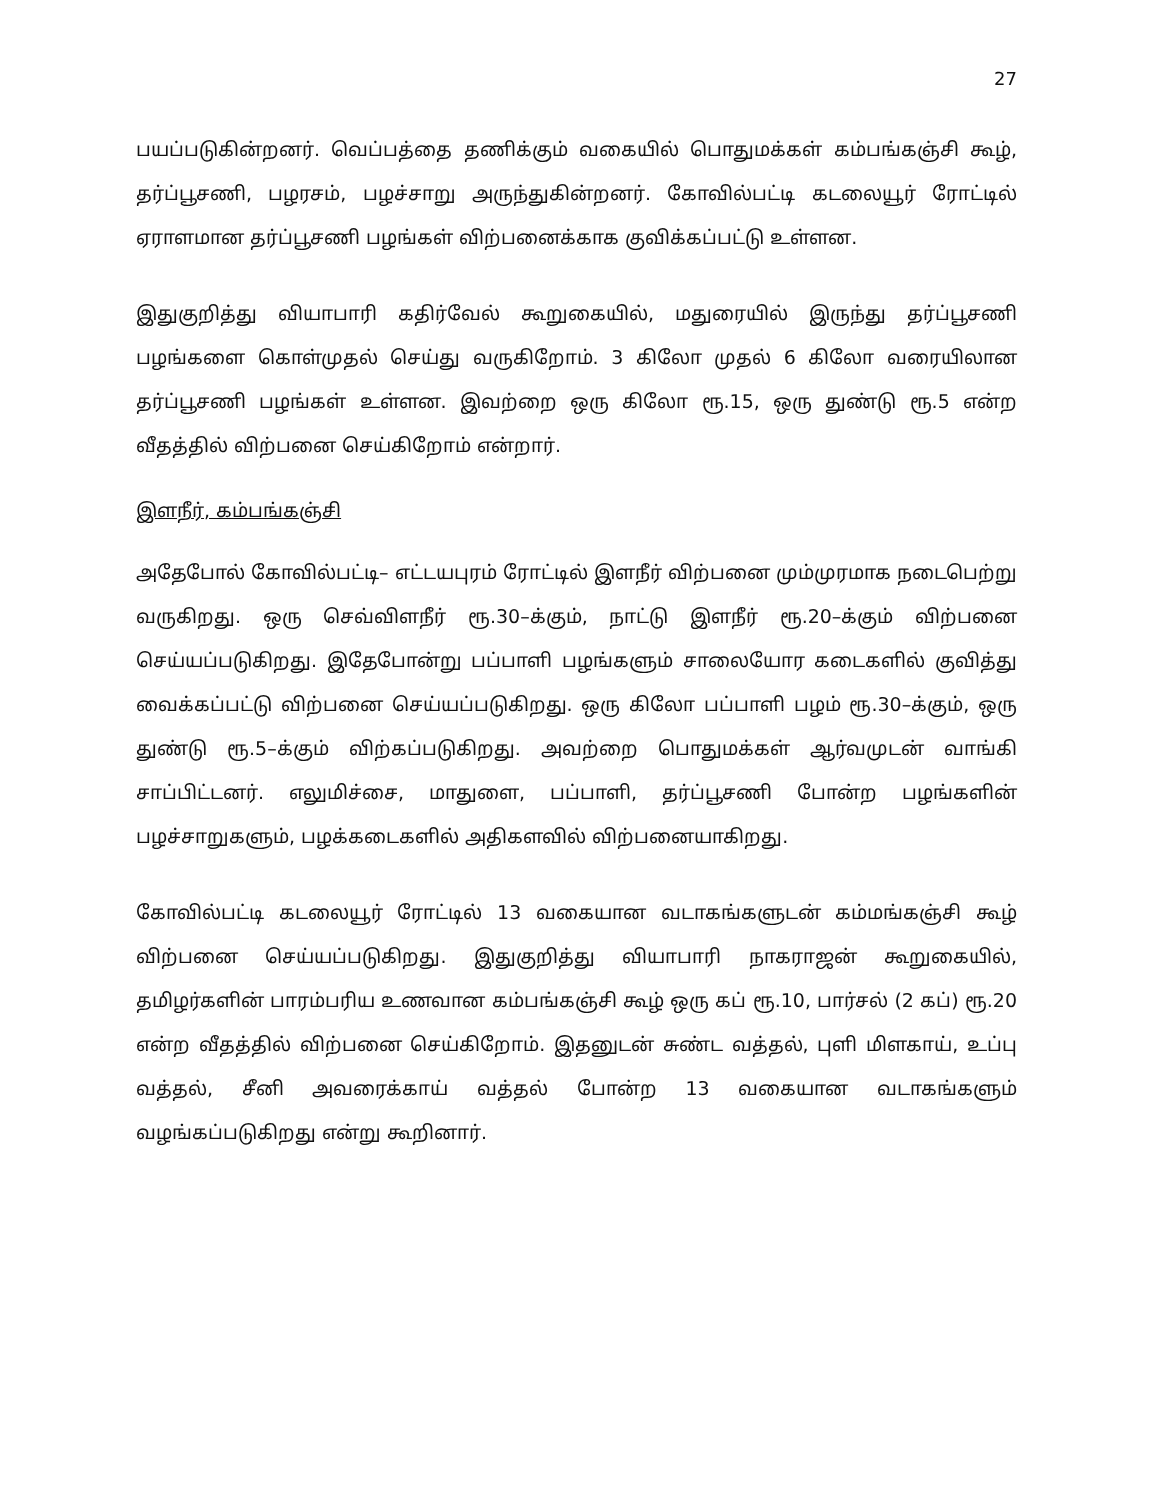27
பயப்படுகின்றனர். வெப்பத்தை தணிக்கும் வகையில் பொதுமக்கள் கம்பங்கஞ்சி கூழ், தர்ப்பூசணி, பழரசம், பழச்சாறு அருந்துகின்றனர். கோவில்பட்டி கடலையூர் ரோட்டில் ஏராளமான தர்ப்பூசணி பழங்கள் விற்பனைக்காக குவிக்கப்பட்டு உள்ளன.
இதுகுறித்து வியாபாரி கதிர்வேல் கூறுகையில், மதுரையில் இருந்து தர்ப்பூசணி பழங்களை கொள்முதல் செய்து வருகிறோம். 3 கிலோ முதல் 6 கிலோ வரையிலான தர்ப்பூசணி பழங்கள் உள்ளன. இவற்றை ஒரு கிலோ ரூ.15, ஒரு துண்டு ரூ.5 என்ற வீதத்தில் விற்பனை செய்கிறோம் என்றார்.
இளநீர், கம்பங்கஞ்சி
அதேபோல் கோவில்பட்டி– எட்டயபுரம் ரோட்டில் இளநீர் விற்பனை மும்முரமாக நடைபெற்று வருகிறது. ஒரு செவ்விளநீர் ரூ.30–க்கும், நாட்டு இளநீர் ரூ.20–க்கும் விற்பனை செய்யப்படுகிறது. இதேபோன்று பப்பாளி பழங்களும் சாலையோர கடைகளில் குவித்து வைக்கப்பட்டு விற்பனை செய்யப்படுகிறது. ஒரு கிலோ பப்பாளி பழம் ரூ.30–க்கும், ஒரு துண்டு ரூ.5–க்கும் விற்கப்படுகிறது. அவற்றை பொதுமக்கள் ஆர்வமுடன் வாங்கி சாப்பிட்டனர். எலுமிச்சை, மாதுளை, பப்பாளி, தர்ப்பூசணி போன்ற பழங்களின் பழச்சாறுகளும், பழக்கடைகளில் அதிகளவில் விற்பனையாகிறது.
கோவில்பட்டி கடலையூர் ரோட்டில் 13 வகையான வடாகங்களுடன் கம்மங்கஞ்சி கூழ் விற்பனை செய்யப்படுகிறது. இதுகுறித்து வியாபாரி நாகராஜன் கூறுகையில், தமிழர்களின் பாரம்பரிய உணவான கம்பங்கஞ்சி கூழ் ஒரு கப் ரூ.10, பார்சல் (2 கப்) ரூ.20 என்ற வீதத்தில் விற்பனை செய்கிறோம். இதனுடன் சுண்ட வத்தல், புளி மிளகாய், உப்பு வத்தல், சீனி அவரைக்காய் வத்தல் போன்ற 13 வகையான வடாகங்களும் வழங்கப்படுகிறது என்று கூறினார்.